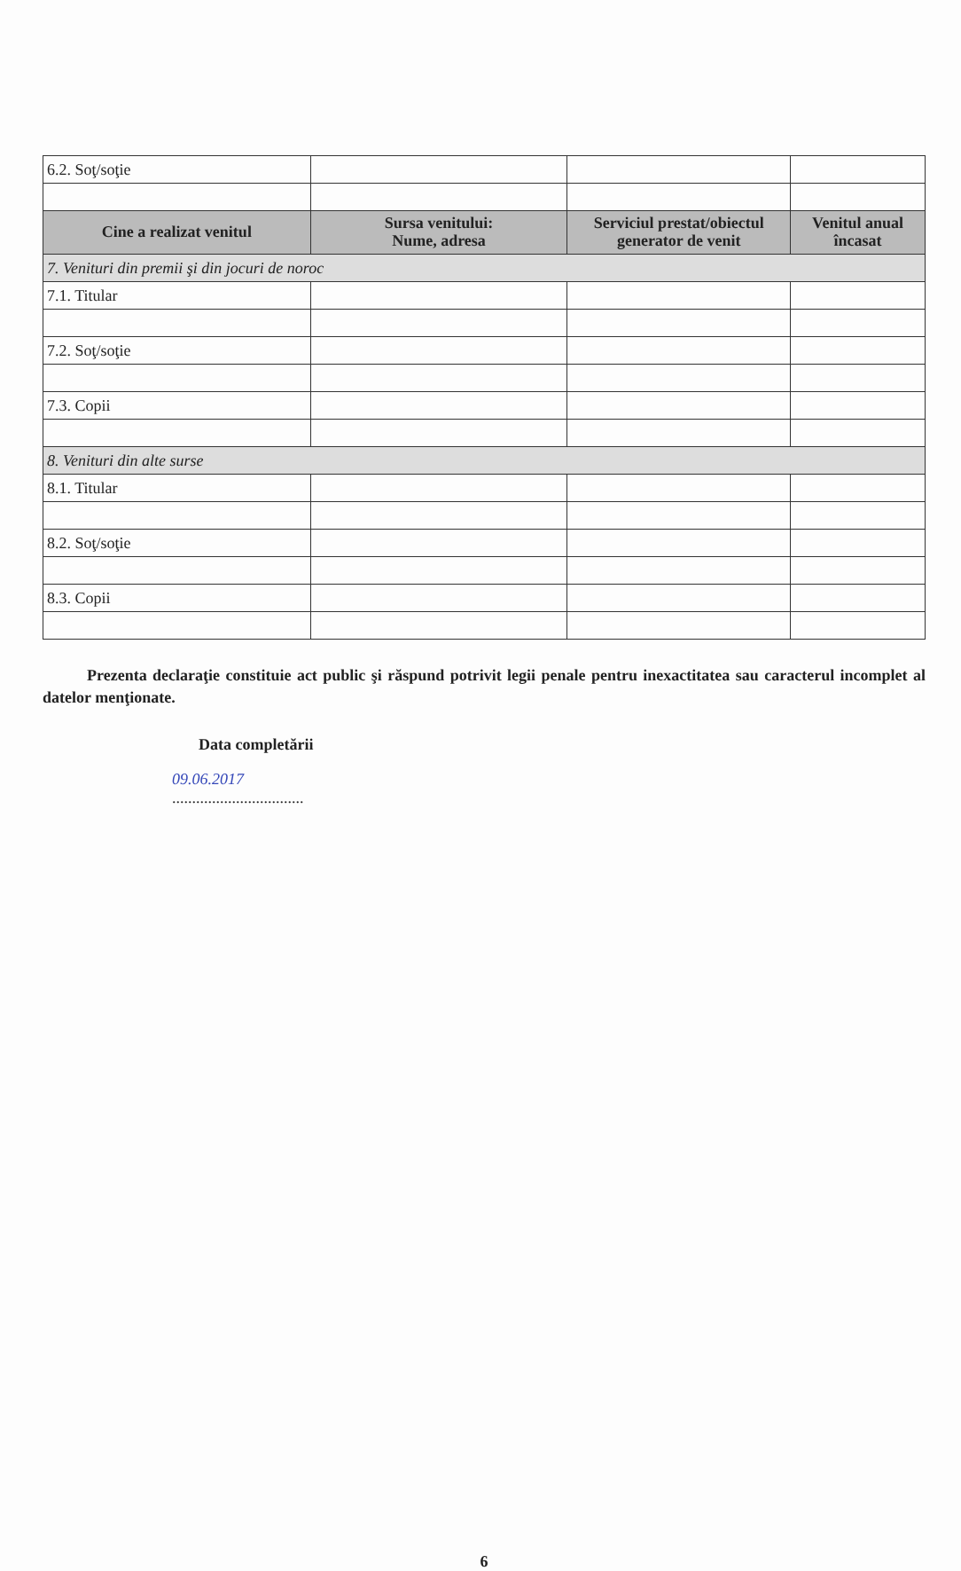| 6.2. Soţ/soţie | | | |
| Cine a realizat venitul | Sursa venitului: Nume, adresa | Serviciul prestat/obiectul generator de venit | Venitul anual încasat |
| 7. Venituri din premii şi din jocuri de noroc | | | |
| 7.1. Titular | | | |
| 7.2. Soţ/soţie | | | |
| 7.3. Copii | | | |
| 8. Venituri din alte surse | | | |
| 8.1. Titular | | | |
| 8.2. Soţ/soţie | | | |
| 8.3. Copii | | | |
Prezenta declaraţie constituie act public şi răspund potrivit legii penale pentru inexactitatea sau caracterul incomplet al datelor menţionate.
Data completării
09.06.2017
.................................
6